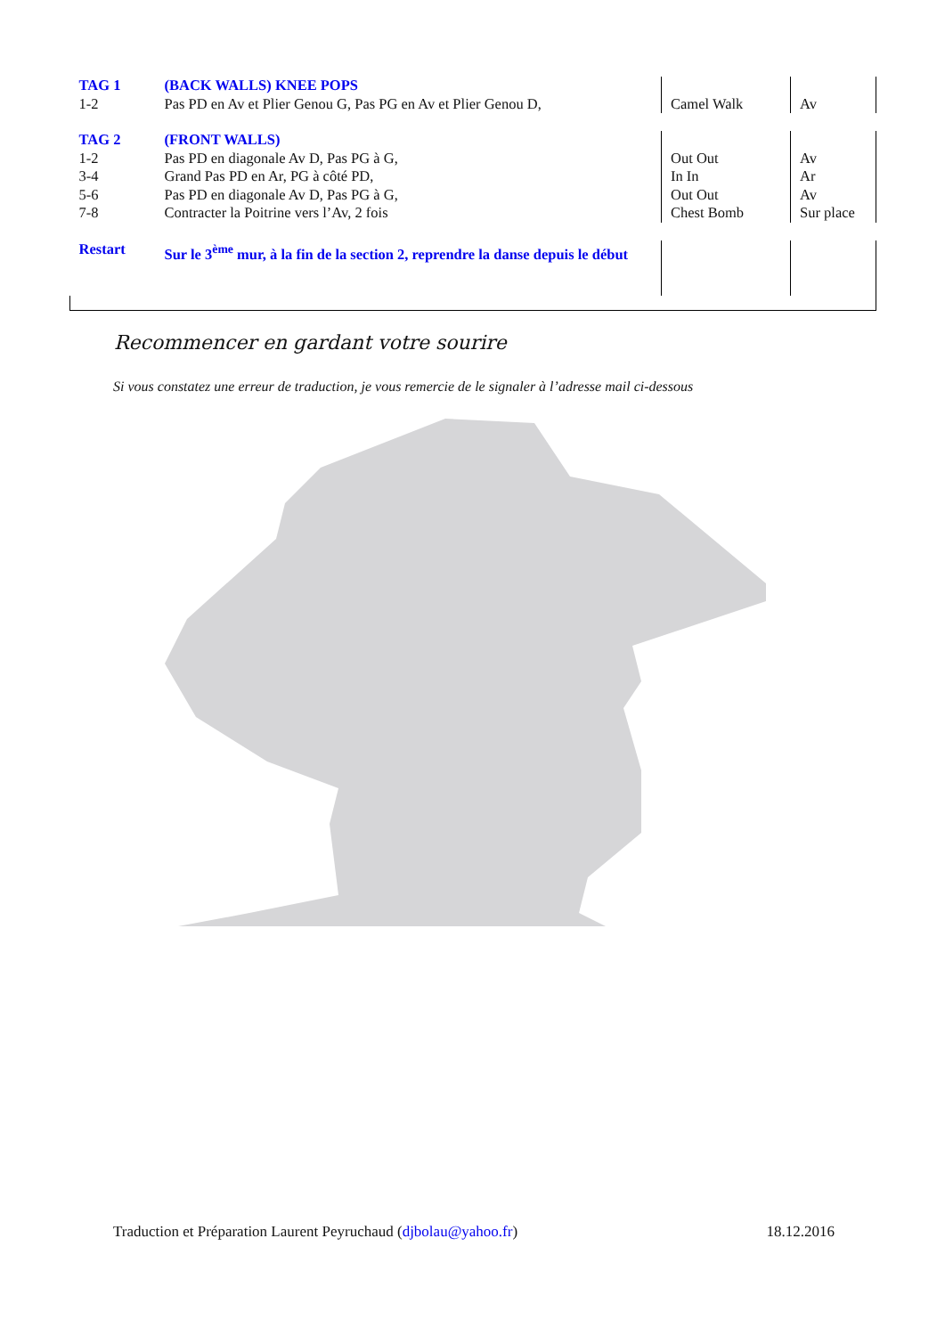| TAG 1 | (BACK WALLS) KNEE POPS | | |
| 1-2 | Pas PD en Av et Plier Genou G, Pas PG en Av et Plier Genou D, | Camel Walk | Av |
| TAG 2 | (FRONT WALLS) | | |
| 1-2 | Pas PD en diagonale Av D, Pas PG à G, | Out Out | Av |
| 3-4 | Grand Pas PD en Ar, PG à côté PD, | In In | Ar |
| 5-6 | Pas PD en diagonale Av D, Pas PG à G, | Out Out | Av |
| 7-8 | Contracter la Poitrine vers l’Av, 2 fois | Chest Bomb | Sur place |
| Restart | Sur le 3<sup>ème</sup> mur, à la fin de la section 2, reprendre la danse depuis le début | | |
Recommencer en gardant votre sourire
Si vous constatez une erreur de traduction, je vous remercie de le signaler à l’adresse mail ci-dessous
Traduction et Préparation Laurent Peyruchaud (djbolau@yahoo.fr) 18.12.2016